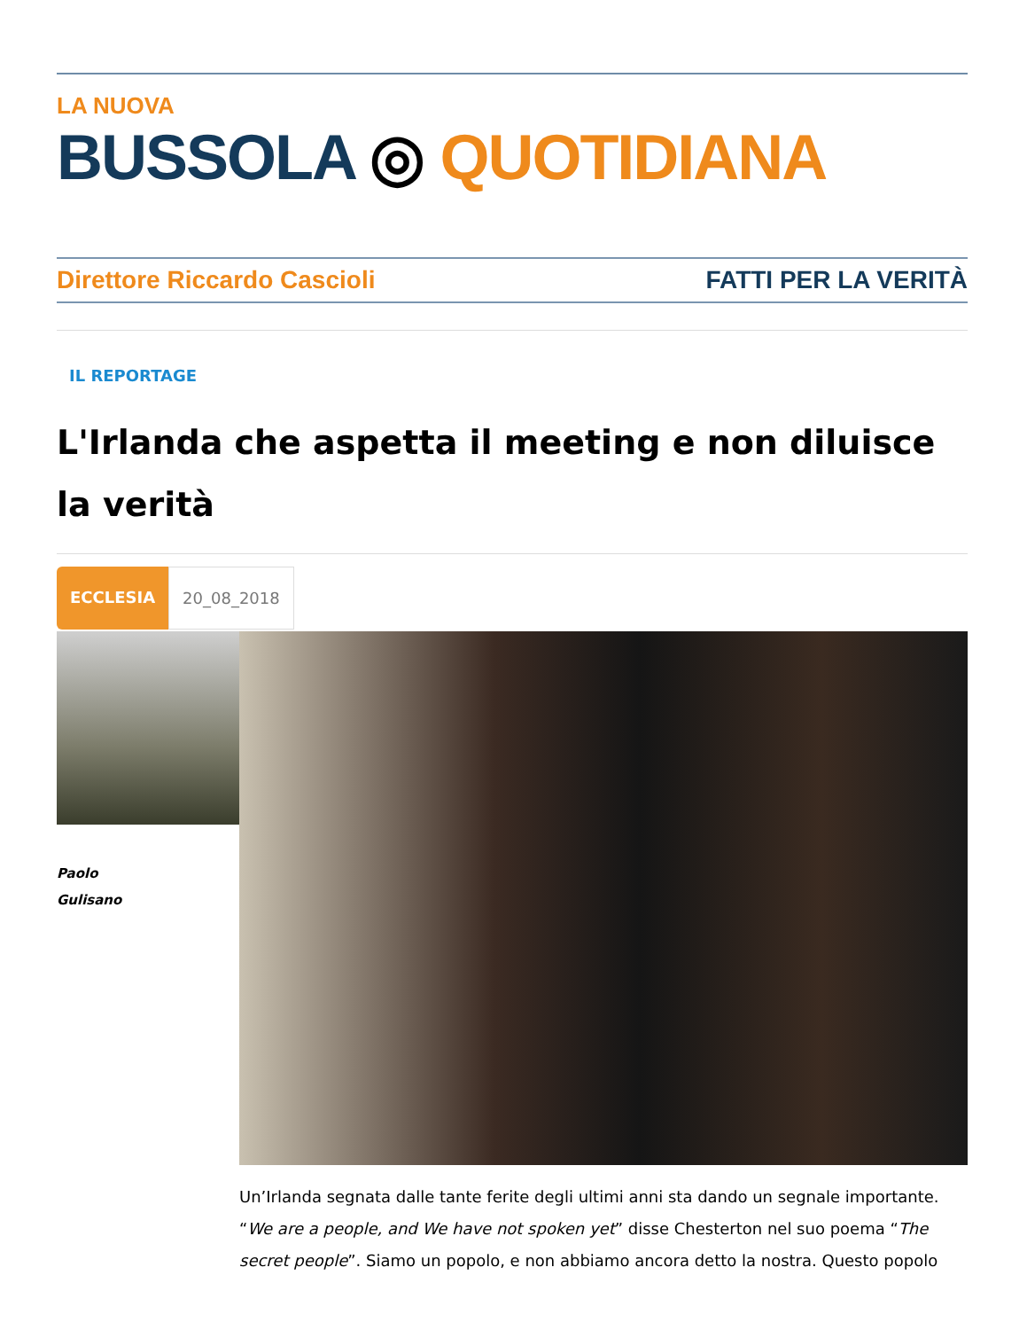LA NUOVA
BUSSOLA ◎ QUOTIDIANA
Direttore Riccardo Cascioli FATTI PER LA VERITÀ
IL REPORTAGE
L'Irlanda che aspetta il meeting e non diluisce la verità
ECCLESIA 20_08_2018
Paolo
Gulisano
Un’Irlanda segnata dalle tante ferite degli ultimi anni sta dando un segnale importante. “We are a people, and We have not spoken yet” disse Chesterton nel suo poema “The secret people”. Siamo un popolo, e non abbiamo ancora detto la nostra. Questo popolo